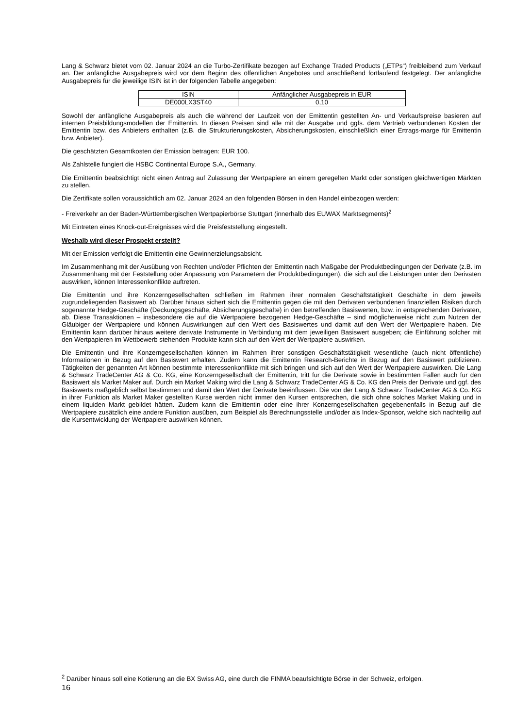Lang & Schwarz bietet vom 02. Januar 2024 an die Turbo-Zertifikate bezogen auf Exchange Traded Products („ETPs“) freibleibend zum Verkauf an. Der anfängliche Ausgabepreis wird vor dem Beginn des öffentlichen Angebotes und anschließend fortlaufend festgelegt. Der anfängliche Ausgabepreis für die jeweilige ISIN ist in der folgenden Tabelle angegeben:
| ISIN | Anfänglicher Ausgabepreis in EUR |
| DE000LX3ST40 | 0,10 |
Sowohl der anfängliche Ausgabepreis als auch die während der Laufzeit von der Emittentin gestellten An- und Verkaufspreise basieren auf internen Preisbildungsmodellen der Emittentin. In diesen Preisen sind alle mit der Ausgabe und ggfs. dem Vertrieb verbundenen Kosten der Emittentin bzw. des Anbieters enthalten (z.B. die Strukturierungskosten, Absicherungskosten, einschließlich einer Ertrags-marge für Emittentin bzw. Anbieter).
Die geschätzten Gesamtkosten der Emission betragen: EUR 100.
Als Zahlstelle fungiert die HSBC Continental Europe S.A., Germany.
Die Emittentin beabsichtigt nicht einen Antrag auf Zulassung der Wertpapiere an einem geregelten Markt oder sonstigen gleichwertigen Märkten zu stellen.
Die Zertifikate sollen voraussichtlich am 02. Januar 2024 an den folgenden Börsen in den Handel einbezogen werden:
- Freiverkehr an der Baden-Württembergischen Wertpapierbörse Stuttgart (innerhalb des EUWAX Marktsegments)<sup>2</sup>
Mit Eintreten eines Knock-out-Ereignisses wird die Preisfeststellung eingestellt.
Weshalb wird dieser Prospekt erstellt?
Mit der Emission verfolgt die Emittentin eine Gewinnerzielungsabsicht.
Im Zusammenhang mit der Ausübung von Rechten und/oder Pflichten der Emittentin nach Maßgabe der Produktbedingungen der Derivate (z.B. im Zusammenhang mit der Feststellung oder Anpassung von Parametern der Produktbedingungen), die sich auf die Leistungen unter den Derivaten auswirken, können Interessenkonflikte auftreten.
Die Emittentin und ihre Konzerngesellschaften schließen im Rahmen ihrer normalen Geschäftstätigkeit Geschäfte in dem jeweils zugrundeliegenden Basiswert ab. Darüber hinaus sichert sich die Emittentin gegen die mit den Derivaten verbundenen finanziellen Risiken durch sogenannte Hedge-Geschäfte (Deckungsgeschäfte, Absicherungsgeschäfte) in den betreffenden Basiswerten, bzw. in entsprechenden Derivaten, ab. Diese Transaktionen – insbesondere die auf die Wertpapiere bezogenen Hedge-Geschäfte – sind möglicherweise nicht zum Nutzen der Gläubiger der Wertpapiere und können Auswirkungen auf den Wert des Basiswertes und damit auf den Wert der Wertpapiere haben. Die Emittentin kann darüber hinaus weitere derivate Instrumente in Verbindung mit dem jeweiligen Basiswert ausgeben; die Einführung solcher mit den Wertpapieren im Wettbewerb stehenden Produkte kann sich auf den Wert der Wertpapiere auswirken.
Die Emittentin und ihre Konzerngesellschaften können im Rahmen ihrer sonstigen Geschäftstätigkeit wesentliche (auch nicht öffentliche) Informationen in Bezug auf den Basiswert erhalten. Zudem kann die Emittentin Research-Berichte in Bezug auf den Basiswert publizieren. Tätigkeiten der genannten Art können bestimmte Interessenkonflikte mit sich bringen und sich auf den Wert der Wertpapiere auswirken. Die Lang & Schwarz TradeCenter AG & Co. KG, eine Konzerngesellschaft der Emittentin, tritt für die Derivate sowie in bestimmten Fällen auch für den Basiswert als Market Maker auf. Durch ein Market Making wird die Lang & Schwarz TradeCenter AG & Co. KG den Preis der Derivate und ggf. des Basiswerts maßgeblich selbst bestimmen und damit den Wert der Derivate beeinflussen. Die von der Lang & Schwarz TradeCenter AG & Co. KG in ihrer Funktion als Market Maker gestellten Kurse werden nicht immer den Kursen entsprechen, die sich ohne solches Market Making und in einem liquiden Markt gebildet hätten. Zudem kann die Emittentin oder eine ihrer Konzerngesellschaften gegebenenfalls in Bezug auf die Wertpapiere zusätzlich eine andere Funktion ausüben, zum Beispiel als Berechnungsstelle und/oder als Index-Sponsor, welche sich nachteilig auf die Kursentwicklung der Wertpapiere auswirken können.
<sup>2</sup> Darüber hinaus soll eine Kotierung an die BX Swiss AG, eine durch die FINMA beaufsichtigte Börse in der Schweiz, erfolgen.
16